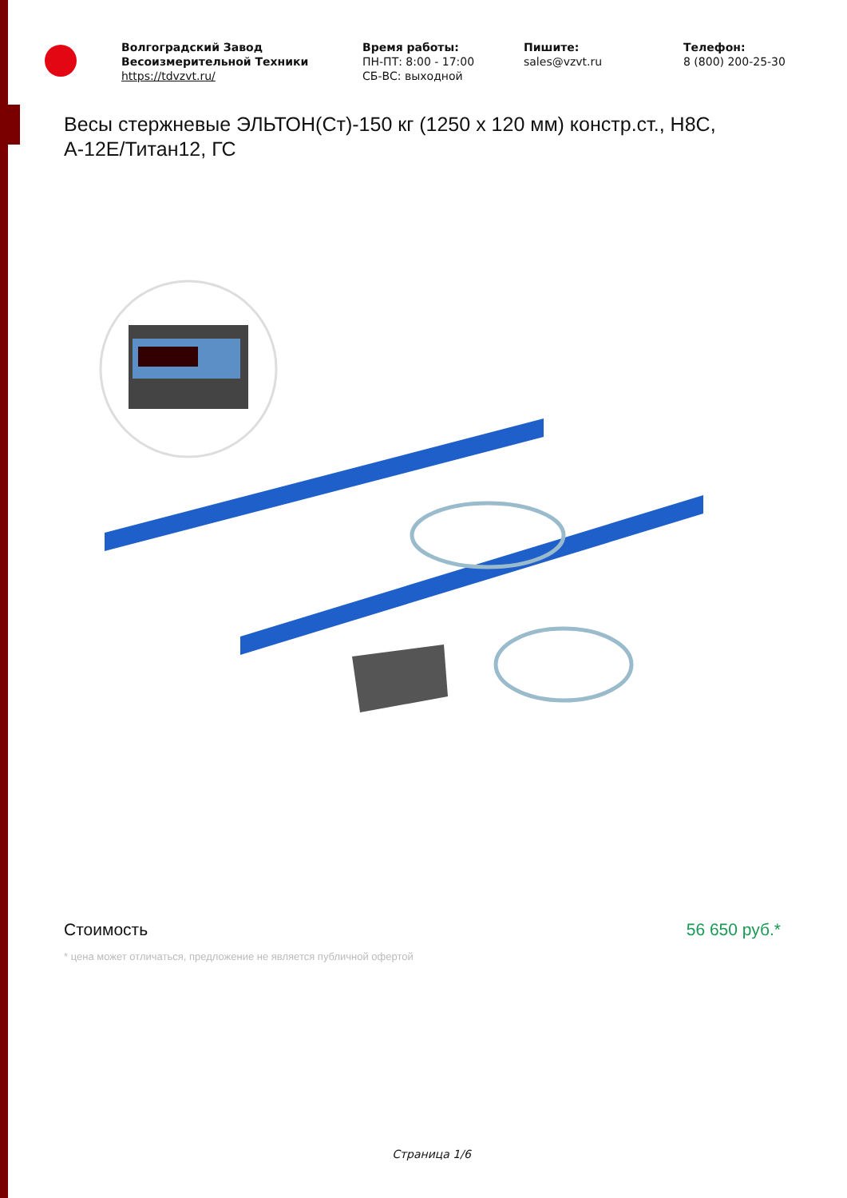Волгоградский Завод Весоизмерительной Техники
https://tdvzvt.ru/
Время работы:
ПН-ПТ: 8:00 - 17:00
СБ-ВС: выходной
Пишите:
sales@vzvt.ru
Телефон:
8 (800) 200-25-30
Весы стержневые ЭЛЬТОН(Ст)-150 кг (1250 x 120 мм) констр.ст., Н8С, А-12Е/Титан12, ГС
Стоимость 56 650 руб.*
* цена может отличаться, предложение не является публичной офертой
Страница 1/6